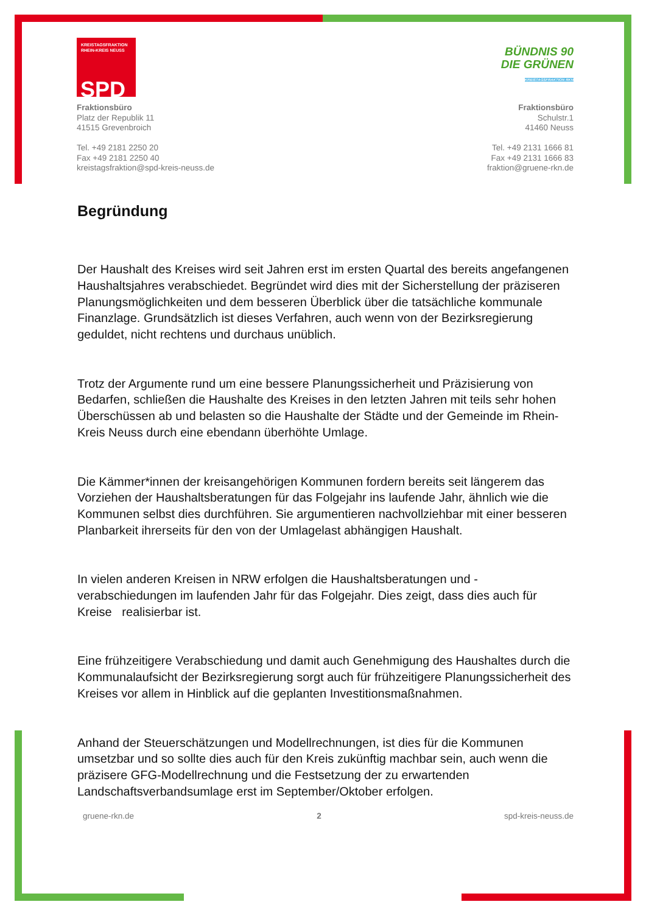KREISTAGSFRAKTION
RHEIN-KREIS NEUSS
SPD
Fraktionsbüro
Platz der Republik 11
41515 Grevenbroich
Tel. +49 2181 2250 20
Fax +49 2181 2250 40
kreistagsfraktion@spd-kreis-neuss.de
BÜNDNIS 90
DIE GRÜNEN
KREISTAGSFRAKTION RKN
Fraktionsbüro
Schulstr.1
41460 Neuss
Tel. +49 2131 1666 81
Fax +49 2131 1666 83
fraktion@gruene-rkn.de
Begründung
Der Haushalt des Kreises wird seit Jahren erst im ersten Quartal des bereits angefangenen Haushaltsjahres verabschiedet. Begründet wird dies mit der Sicherstellung der präziseren Planungsmöglichkeiten und dem besseren Überblick über die tatsächliche kommunale Finanzlage. Grundsätzlich ist dieses Verfahren, auch wenn von der Bezirksregierung geduldet, nicht rechtens und durchaus unüblich.
Trotz der Argumente rund um eine bessere Planungssicherheit und Präzisierung von Bedarfen, schließen die Haushalte des Kreises in den letzten Jahren mit teils sehr hohen Überschüssen ab und belasten so die Haushalte der Städte und der Gemeinde im Rhein-Kreis Neuss durch eine ebendann überhöhte Umlage.
Die Kämmer*innen der kreisangehörigen Kommunen fordern bereits seit längerem das Vorziehen der Haushaltsberatungen für das Folgejahr ins laufende Jahr, ähnlich wie die Kommunen selbst dies durchführen. Sie argumentieren nachvollziehbar mit einer besseren Planbarkeit ihrerseits für den von der Umlagelast abhängigen Haushalt.
In vielen anderen Kreisen in NRW erfolgen die Haushaltsberatungen und -verabschiedungen im laufenden Jahr für das Folgejahr. Dies zeigt, dass dies auch für Kreise realisierbar ist.
Eine frühzeitigere Verabschiedung und damit auch Genehmigung des Haushaltes durch die Kommunalaufsicht der Bezirksregierung sorgt auch für frühzeitigere Planungssicherheit des Kreises vor allem in Hinblick auf die geplanten Investitionsmaßnahmen.
Anhand der Steuerschätzungen und Modellrechnungen, ist dies für die Kommunen umsetzbar und so sollte dies auch für den Kreis zukünftig machbar sein, auch wenn die präzisere GFG-Modellrechnung und die Festsetzung der zu erwartenden Landschaftsverbandsumlage erst im September/Oktober erfolgen.
gruene-rkn.de 2 spd-kreis-neuss.de